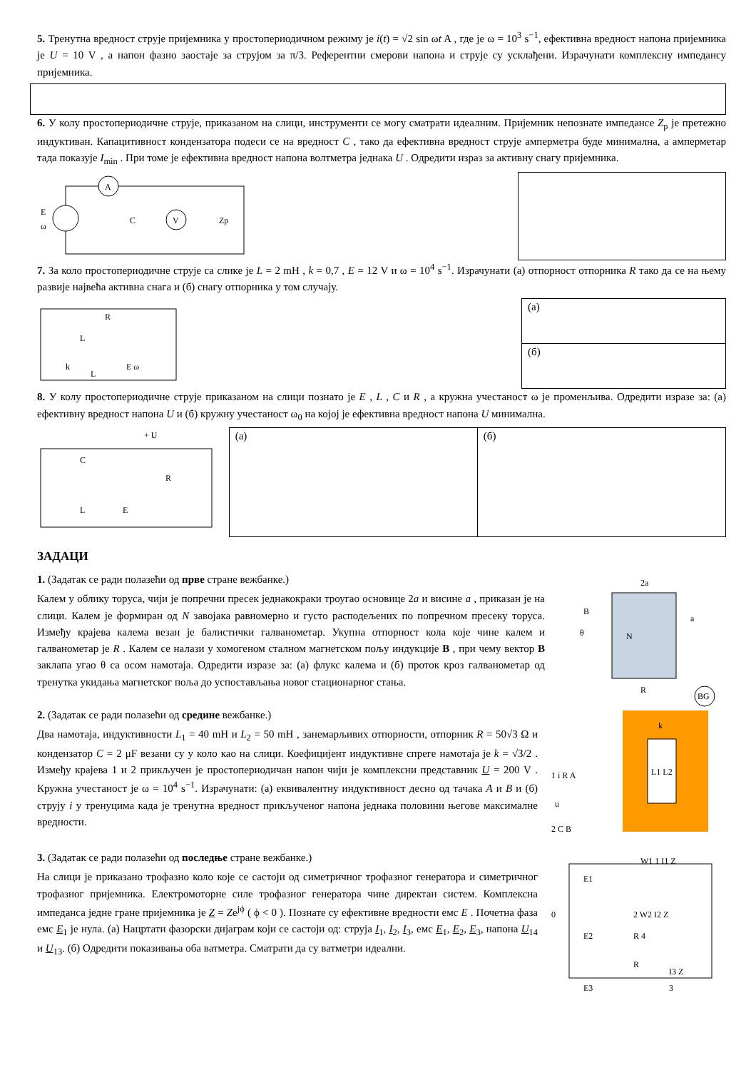5. Тренутна вредност струје пријемника у простопериодичном режиму је i(t) = √2 sin ωt A , где је ω = 10<sup>3</sup> s<sup>−1</sup>, ефективна вредност напона пријемника је U = 10 V , а напон фазно заостаје за струјом за π/3. Референтни смерови напона и струје су усклађени. Израчунати комплексну импедансу пријемника.
6. У колу простопериодичне струје, приказаном на слици, инструменти се могу сматрати идеалним. Пријемник непознате импедансе Z<sub>p</sub> је претежно индуктиван. Капацитивност кондензатора подеси се на вредност C , тако да ефективна вредност струје амперметра буде минимална, а амперметар тада показује I<sub>min</sub> . При томе је ефективна вредност напона волтметра једнака U . Одредити израз за активну снагу пријемника.
A
V
E
ω
C
Zp
7. За коло простопериодичне струје са слике је L = 2 mH , k = 0,7 , E = 12 V и ω = 10<sup>4</sup> s<sup>−1</sup>. Израчунати (а) отпорност отпорника R тако да се на њему развије највећа активна снага и (б) снагу отпорника у том случају.
R
L
E ω
k
L
(а)
(б)
8. У колу простопериодичне струје приказаном на слици познато је E , L , C и R , а кружна учестаност ω је променљива. Одредити изразе за: (а) ефективну вредност напона U и (б) кружну учестаност ω<sub>0</sub> на којој је ефективна вредност напона U минимална.
+ U
C
R
L
E
(а) (б)
ЗАДАЦИ
1. (Задатак се ради полазећи од прве стране вежбанке.)
Калем у облику торуса, чији је попречни пресек једнакокраки троугао основице 2a и висине a , приказан је на слици. Калем је формиран од N завојака равномерно и густо расподељених по попречном пресеку торуса. Између крајева калема везан је балистички галванометар. Укупна отпорност кола које чине калем и галванометар је R . Калем се налази у хомогеном сталном магнетском пољу индукције B , при чему вектор B заклапа угао θ са осом намотаја. Одредити изразе за: (а) флукс калема и (б) проток кроз галванометар од тренутка укидања магнетског поља до успостављања новог стационарног стања.
2a
a
B
θ
N
R
BG
2. (Задатак се ради полазећи од средине вежбанке.)
Два намотаја, индуктивности L<sub>1</sub> = 40 mH и L<sub>2</sub> = 50 mH , занемарљивих отпорности, отпорник R = 50√3 Ω и кондензатор C = 2 μF везани су у коло као на слици. Коефицијент индуктивне спреге намотаја је k = √3/2 . Између крајева 1 и 2 прикључен је простопериодичан напон чији је комплексни представник U = 200 V . Кружна учестаност је ω = 10<sup>4</sup> s<sup>−1</sup>. Израчунати: (а) еквивалентну индуктивност десно од тачака A и B и (б) струју i у тренуцима када је тренутна вредност прикљученог напона једнака половини његове максималне вредности.
k
1 i R A
2 C B
u
L1 L2
3. (Задатак се ради полазећи од последње стране вежбанке.)
На слици је приказано трофазно коло које се састоји од симетричног трофазног генератора и симетричног трофазног пријемника. Електромоторне силе трофазног генератора чине директан систем. Комплексна импеданса једне гране пријемника је Z = Ze<sup>jϕ</sup> ( ϕ < 0 ). Познате су ефективне вредности емс E . Почетна фаза емс E<sub>1</sub> је нула. (а) Нацртати фазорски дијаграм који се састоји од: струја I<sub>1</sub>, I<sub>2</sub>, I<sub>3</sub>, емс E<sub>1</sub>, E<sub>2</sub>, E<sub>3</sub>, напона U<sub>14</sub> и U<sub>13</sub>. (б) Одредити показивања оба ватметра. Сматрати да су ватметри идеални.
E1
W1 1 I1 Z
0
E2
2 W2 I2 Z
R 4
R
I3 Z
E3
3